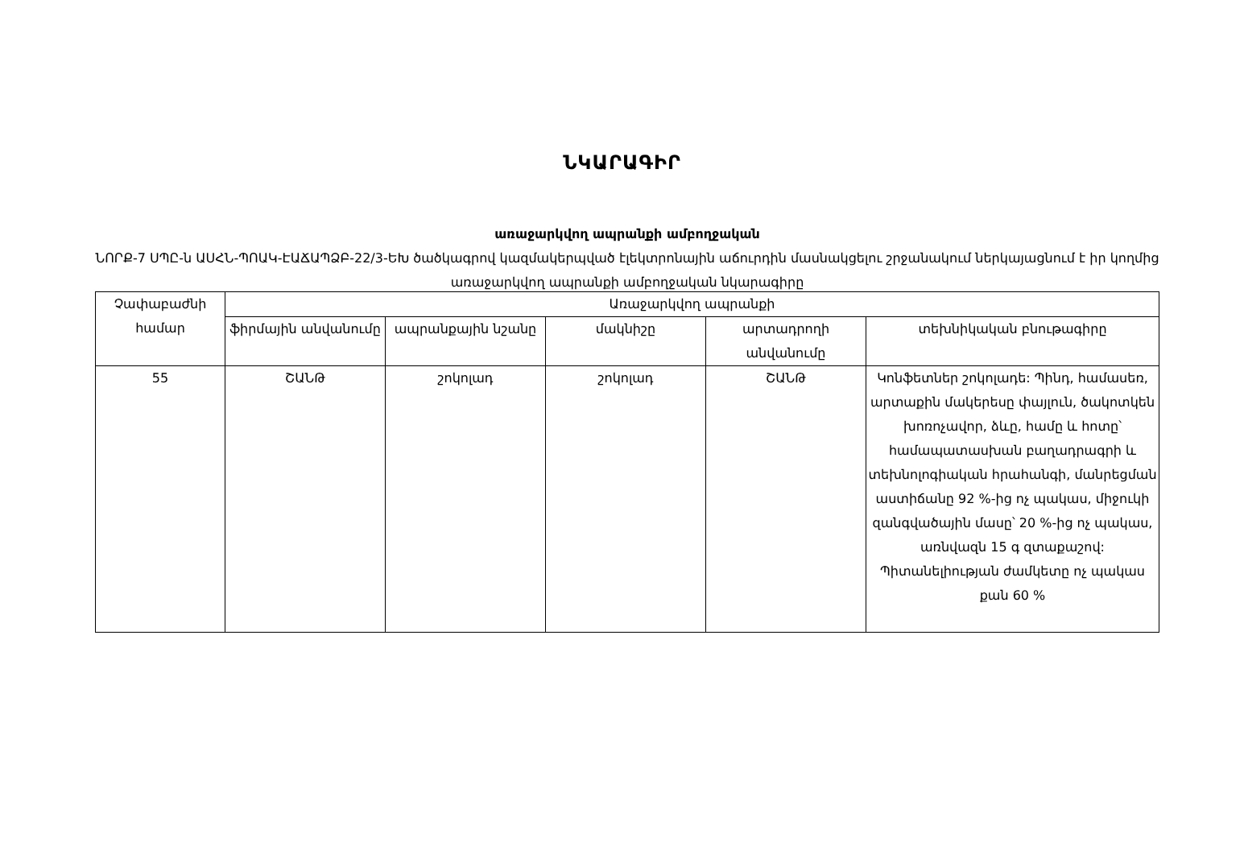ՆԿԱՐԱԳԻՐ
առաջարկվող ապրանքի ամբողջական
ՆՈՐՔ-7 ՍՊԸ-ն ԱՍՀՆ-ՊՈԱԿ-ԷԱՃԱՊՁԲ-22/3-ԵԽ ծածկագրով կազմակերպված էլեկտրոնային աճուրդին մասնակցելու շրջանակում ներկայացնում է իր կողմից առաջարկվող ապրանքի ամբողջական նկարագիրը
| Չափաբաժնի համար | Առաջարկվող ապրանքի | | | | |
| --- | --- | --- | --- | --- | --- |
| | ֆիրմային անվանումը | ապրանքային նշանը | մակնիշը | արտադրողի անվանումը | տեխնիկական բնութագիրը |
| 55 | ՇԱՆԹ | շոկոլադ | շոկոլադ | ՇԱՆԹ | Կոնֆետներ շոկոլադե: Պինդ, համասեռ, արտաքին մակերեսը փայլուն, ծակոտկեն խոռոչավոր, ձևը, համը և հոտը՝ համապատասխան բաղադրագրի և տեխնոլոգիական հրահանգի, մանրեցման աստիճանը 92 %-ից ոչ պակաս, միջուկի զանգվածային մասը՝ 20 %-ից ոչ պակաս, առնվազն 15 գ զտաքաշով: Պիտանելիության ժամկետը ոչ պակաս քան 60 % |